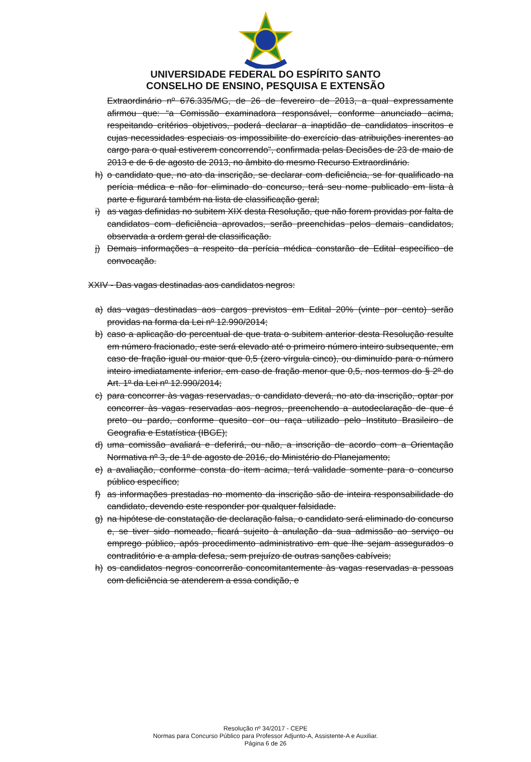UNIVERSIDADE FEDERAL DO ESPÍRITO SANTO
CONSELHO DE ENSINO, PESQUISA E EXTENSÃO
Extraordinário nº 676.335/MG, de 26 de fevereiro de 2013, a qual expressamente afirmou que: “a Comissão examinadora responsável, conforme anunciado acima, respeitando critérios objetivos, poderá declarar a inaptidão de candidatos inscritos e cujas necessidades especiais os impossibilite do exercício das atribuições inerentes ao cargo para o qual estiverem concorrendo”, confirmada pelas Decisões de 23 de maio de 2013 e de 6 de agosto de 2013, no âmbito do mesmo Recurso Extraordinário.
h) o candidato que, no ato da inscrição, se declarar com deficiência, se for qualificado na perícia médica e não for eliminado do concurso, terá seu nome publicado em lista à parte e figurará também na lista de classificação geral;
i) as vagas definidas no subitem XIX desta Resolução, que não forem providas por falta de candidatos com deficiência aprovados, serão preenchidas pelos demais candidatos, observada a ordem geral de classificação.
j) Demais informações a respeito da perícia médica constarão de Edital específico de convocação.
XXIV - Das vagas destinadas aos candidatos negros:
a) das vagas destinadas aos cargos previstos em Edital 20% (vinte por cento) serão providas na forma da Lei nº 12.990/2014;
b) caso a aplicação do percentual de que trata o subitem anterior desta Resolução resulte em número fracionado, este será elevado até o primeiro número inteiro subsequente, em caso de fração igual ou maior que 0,5 (zero vírgula cinco), ou diminuído para o número inteiro imediatamente inferior, em caso de fração menor que 0,5, nos termos do § 2º do Art. 1º da Lei nº 12.990/2014;
c) para concorrer às vagas reservadas, o candidato deverá, no ato da inscrição, optar por concorrer às vagas reservadas aos negros, preenchendo a autodeclaração de que é preto ou pardo, conforme quesito cor ou raça utilizado pelo Instituto Brasileiro de Geografia e Estatística (IBGE);
d) uma comissão avaliará e deferirá, ou não, a inscrição de acordo com a Orientação Normativa nº 3, de 1º de agosto de 2016, do Ministério do Planejamento;
e) a avaliação, conforme consta do item acima, terá validade somente para o concurso público específico;
f) as informações prestadas no momento da inscrição são de inteira responsabilidade do candidato, devendo este responder por qualquer falsidade.
g) na hipótese de constatação de declaração falsa, o candidato será eliminado do concurso e, se tiver sido nomeado, ficará sujeito à anulação da sua admissão ao serviço ou emprego público, após procedimento administrativo em que lhe sejam assegurados o contraditório e a ampla defesa, sem prejuízo de outras sanções cabíveis;
h) os candidatos negros concorrerão concomitantemente às vagas reservadas a pessoas com deficiência se atenderem a essa condição, e
Resolução nº 34/2017 - CEPE
Normas para Concurso Público para Professor Adjunto-A, Assistente-A e Auxiliar.
Página 6 de 26